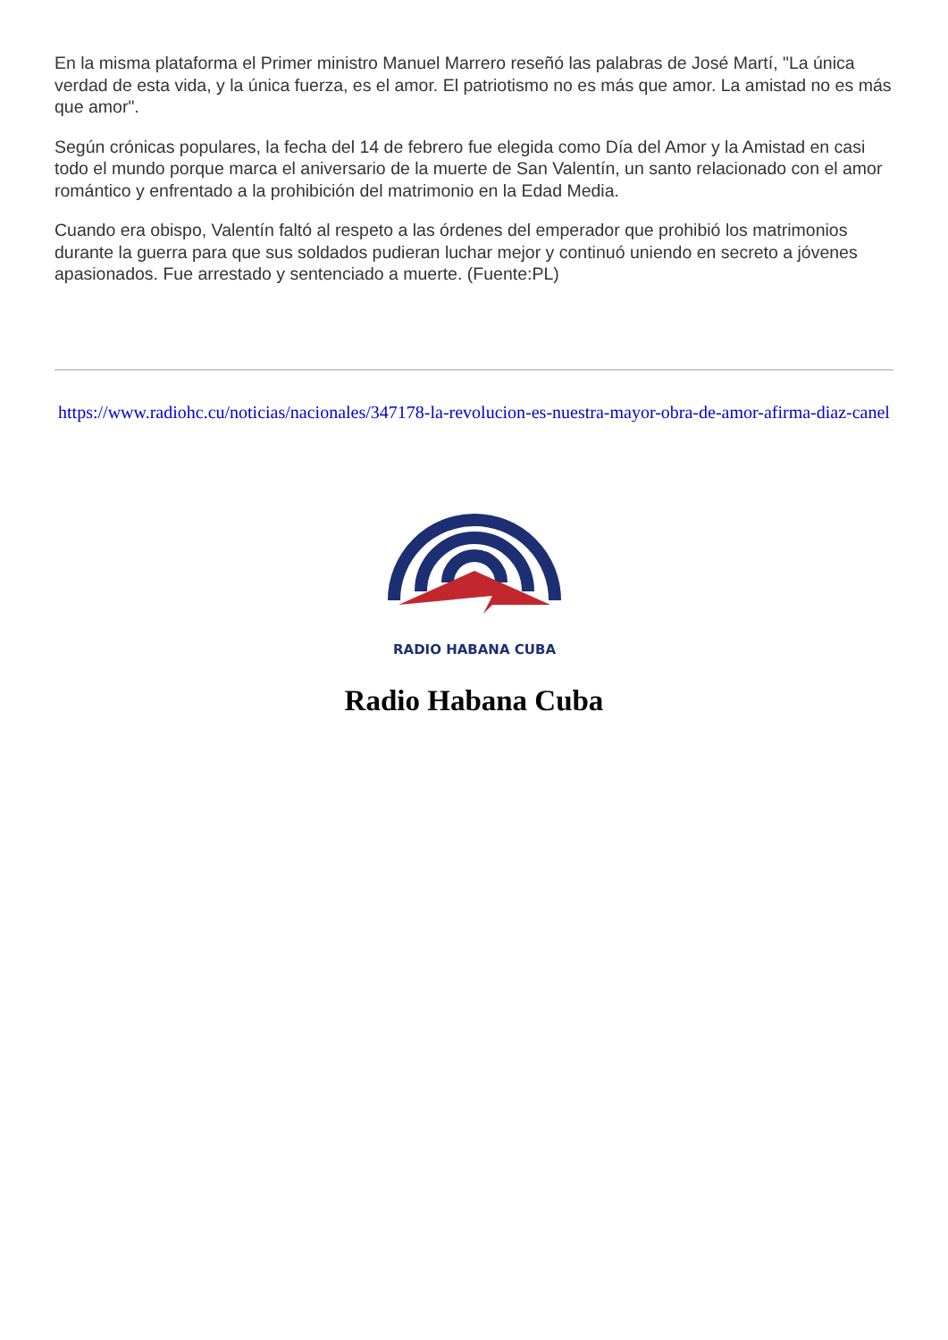En la misma plataforma el Primer ministro Manuel Marrero reseñó las palabras de José Martí, "La única verdad de esta vida, y la única fuerza, es el amor. El patriotismo no es más que amor. La amistad no es más que amor".
Según crónicas populares, la fecha del 14 de febrero fue elegida como Día del Amor y la Amistad en casi todo el mundo porque marca el aniversario de la muerte de San Valentín, un santo relacionado con el amor romántico y enfrentado a la prohibición del matrimonio en la Edad Media.
Cuando era obispo, Valentín faltó al respeto a las órdenes del emperador que prohibió los matrimonios durante la guerra para que sus soldados pudieran luchar mejor y continuó uniendo en secreto a jóvenes apasionados. Fue arrestado y sentenciado a muerte. (Fuente:PL)
https://www.radiohc.cu/noticias/nacionales/347178-la-revolucion-es-nuestra-mayor-obra-de-amor-afirma-diaz-canel
RADIO HABANA CUBA
Radio Habana Cuba